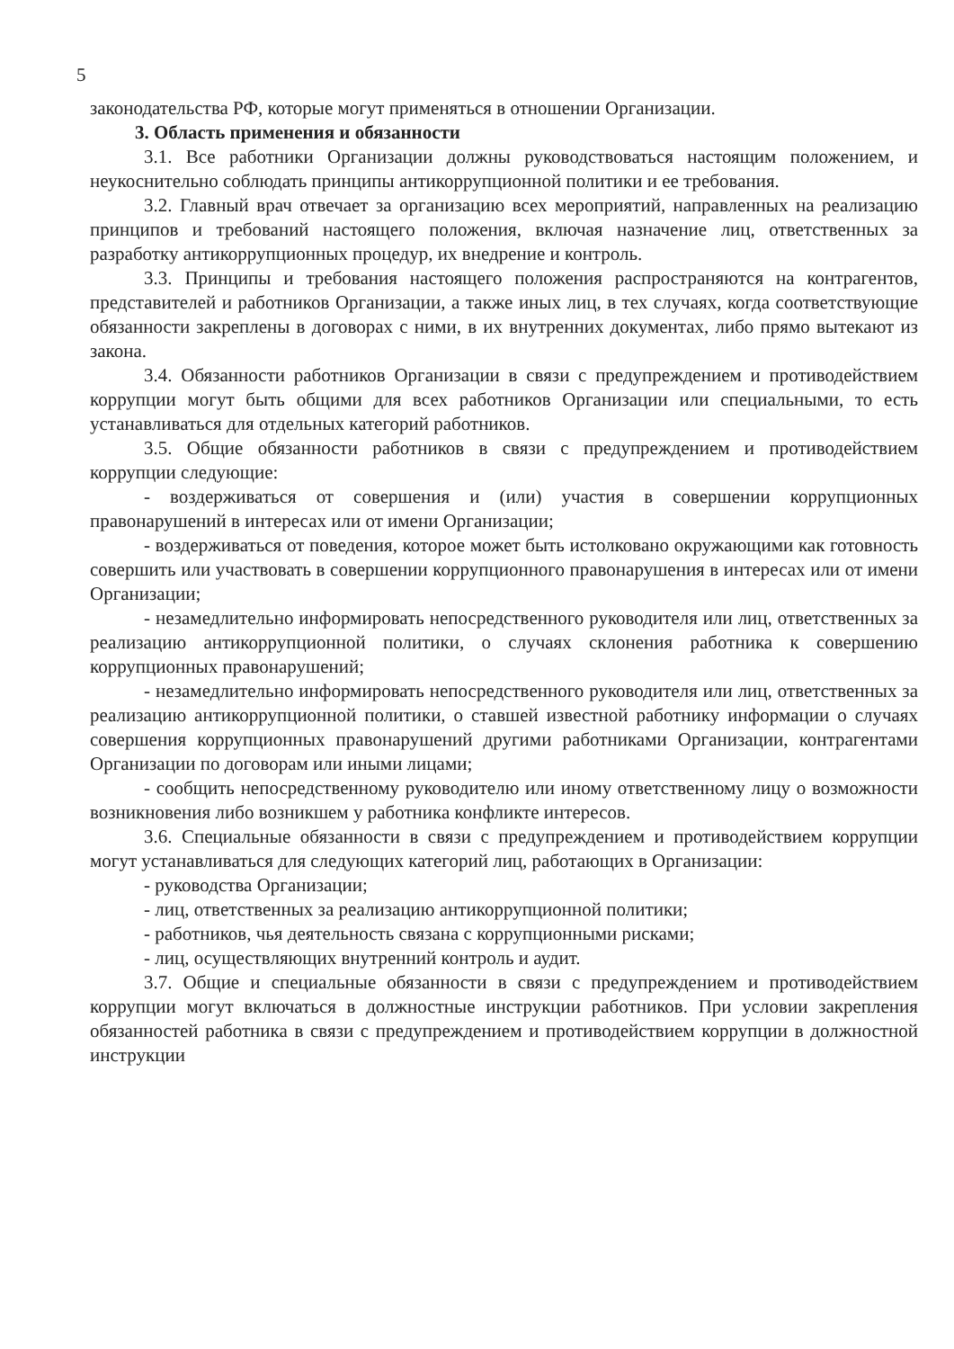5
законодательства РФ, которые могут применяться в отношении Организации.
3. Область применения и обязанности
3.1. Все работники Организации должны руководствоваться настоящим положением, и неукоснительно соблюдать принципы антикоррупционной политики и ее требования.
3.2. Главный врач отвечает за организацию всех мероприятий, направленных на реализацию принципов и требований настоящего положения, включая назначение лиц, ответственных за разработку антикоррупционных процедур, их внедрение и контроль.
3.3. Принципы и требования настоящего положения распространяются на контрагентов, представителей и работников Организации, а также иных лиц, в тех случаях, когда соответствующие обязанности закреплены в договорах с ними, в их внутренних документах, либо прямо вытекают из закона.
3.4. Обязанности работников Организации в связи с предупреждением и противодействием коррупции могут быть общими для всех работников Организации или специальными, то есть устанавливаться для отдельных категорий работников.
3.5. Общие обязанности работников в связи с предупреждением и противодействием коррупции следующие:
- воздерживаться от совершения и (или) участия в совершении коррупционных правонарушений в интересах или от имени Организации;
- воздерживаться от поведения, которое может быть истолковано окружающими как готовность совершить или участвовать в совершении коррупционного правонарушения в интересах или от имени Организации;
- незамедлительно информировать непосредственного руководителя или лиц, ответственных за реализацию антикоррупционной политики, о случаях склонения работника к совершению коррупционных правонарушений;
- незамедлительно информировать непосредственного руководителя или лиц, ответственных за реализацию антикоррупционной политики, о ставшей известной работнику информации о случаях совершения коррупционных правонарушений другими работниками Организации, контрагентами Организации по договорам или иными лицами;
- сообщить непосредственному руководителю или иному ответственному лицу о возможности возникновения либо возникшем у работника конфликте интересов.
3.6. Специальные обязанности в связи с предупреждением и противодействием коррупции могут устанавливаться для следующих категорий лиц, работающих в Организации:
- руководства Организации;
- лиц, ответственных за реализацию антикоррупционной политики;
- работников, чья деятельность связана с коррупционными рисками;
- лиц, осуществляющих внутренний контроль и аудит.
3.7. Общие и специальные обязанности в связи с предупреждением и противодействием коррупции могут включаться в должностные инструкции работников. При условии закрепления обязанностей работника в связи с предупреждением и противодействием коррупции в должностной инструкции